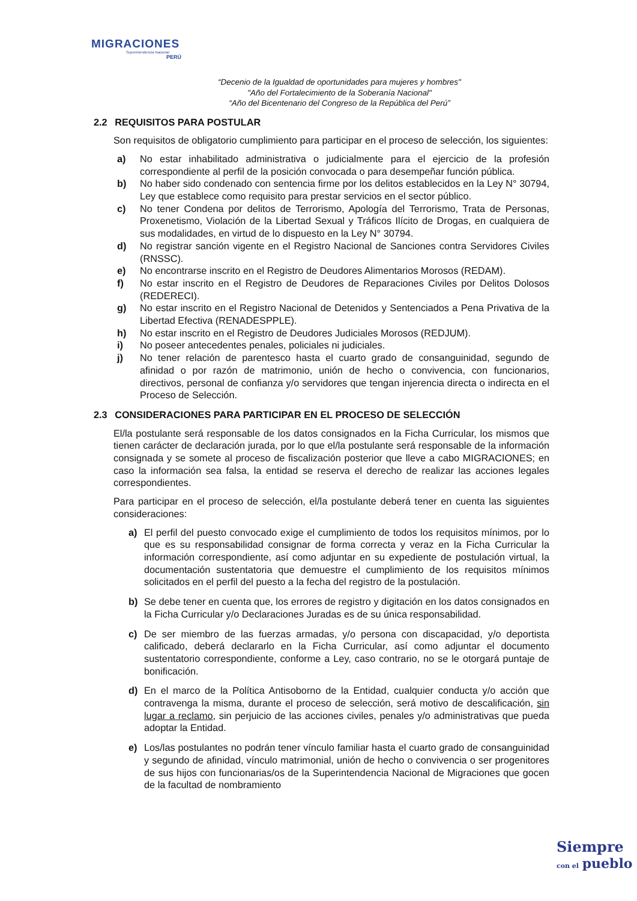MIGRACIONES
Superintendencia Nacional
PERÚ
“Decenio de la Igualdad de oportunidades para mujeres y hombres"
"Año del Fortalecimiento de la Soberanía Nacional"
“Año del Bicentenario del Congreso de la República del Perú”
2.2 REQUISITOS PARA POSTULAR
Son requisitos de obligatorio cumplimiento para participar en el proceso de selección, los siguientes:
a) No estar inhabilitado administrativa o judicialmente para el ejercicio de la profesión correspondiente al perfil de la posición convocada o para desempeñar función pública.
b) No haber sido condenado con sentencia firme por los delitos establecidos en la Ley N° 30794, Ley que establece como requisito para prestar servicios en el sector público.
c) No tener Condena por delitos de Terrorismo, Apología del Terrorismo, Trata de Personas, Proxenetismo, Violación de la Libertad Sexual y Tráficos Ilícito de Drogas, en cualquiera de sus modalidades, en virtud de lo dispuesto en la Ley N° 30794.
d) No registrar sanción vigente en el Registro Nacional de Sanciones contra Servidores Civiles (RNSSC).
e) No encontrarse inscrito en el Registro de Deudores Alimentarios Morosos (REDAM).
f) No estar inscrito en el Registro de Deudores de Reparaciones Civiles por Delitos Dolosos (REDERECI).
g) No estar inscrito en el Registro Nacional de Detenidos y Sentenciados a Pena Privativa de la Libertad Efectiva (RENADESPPLE).
h) No estar inscrito en el Registro de Deudores Judiciales Morosos (REDJUM).
i) No poseer antecedentes penales, policiales ni judiciales.
j) No tener relación de parentesco hasta el cuarto grado de consanguinidad, segundo de afinidad o por razón de matrimonio, unión de hecho o convivencia, con funcionarios, directivos, personal de confianza y/o servidores que tengan injerencia directa o indirecta en el Proceso de Selección.
2.3 CONSIDERACIONES PARA PARTICIPAR EN EL PROCESO DE SELECCIÓN
El/la postulante será responsable de los datos consignados en la Ficha Curricular, los mismos que tienen carácter de declaración jurada, por lo que el/la postulante será responsable de la información consignada y se somete al proceso de fiscalización posterior que lleve a cabo MIGRACIONES; en caso la información sea falsa, la entidad se reserva el derecho de realizar las acciones legales correspondientes.
Para participar en el proceso de selección, el/la postulante deberá tener en cuenta las siguientes consideraciones:
a) El perfil del puesto convocado exige el cumplimiento de todos los requisitos mínimos, por lo que es su responsabilidad consignar de forma correcta y veraz en la Ficha Curricular la información correspondiente, así como adjuntar en su expediente de postulación virtual, la documentación sustentatoria que demuestre el cumplimiento de los requisitos mínimos solicitados en el perfil del puesto a la fecha del registro de la postulación.
b) Se debe tener en cuenta que, los errores de registro y digitación en los datos consignados en la Ficha Curricular y/o Declaraciones Juradas es de su única responsabilidad.
c) De ser miembro de las fuerzas armadas, y/o persona con discapacidad, y/o deportista calificado, deberá declararlo en la Ficha Curricular, así como adjuntar el documento sustentatorio correspondiente, conforme a Ley, caso contrario, no se le otorgará puntaje de bonificación.
d) En el marco de la Política Antisoborno de la Entidad, cualquier conducta y/o acción que contravenga la misma, durante el proceso de selección, será motivo de descalificación, sin lugar a reclamo, sin perjuicio de las acciones civiles, penales y/o administrativas que pueda adoptar la Entidad.
e) Los/las postulantes no podrán tener vínculo familiar hasta el cuarto grado de consanguinidad y segundo de afinidad, vínculo matrimonial, unión de hecho o convivencia o ser progenitores de sus hijos con funcionarias/os de la Superintendencia Nacional de Migraciones que gocen de la facultad de nombramiento
Siempre
con el pueblo